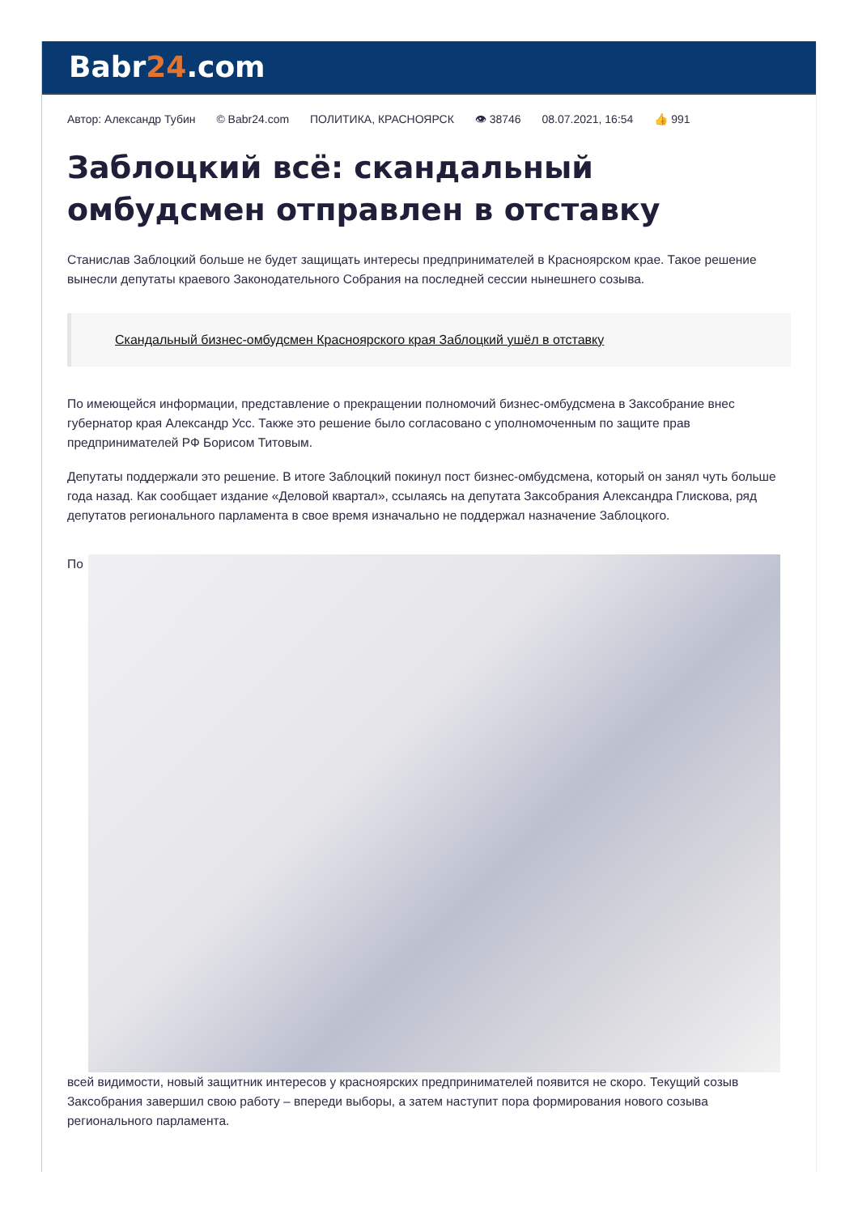Babr24.com
Автор: Александр Тубин © Babr24.com ПОЛИТИКА, КРАСНОЯРСК 👁 38746 08.07.2021, 16:54 👍 991
Заблоцкий всё: скандальный омбудсмен отправлен в отставку
Станислав Заблоцкий больше не будет защищать интересы предпринимателей в Красноярском крае. Такое решение вынесли депутаты краевого Законодательного Собрания на последней сессии нынешнего созыва.
Скандальный бизнес-омбудсмен Красноярского края Заблоцкий ушёл в отставку
По имеющейся информации, представление о прекращении полномочий бизнес-омбудсмена в Заксобрание внес губернатор края Александр Усс. Также это решение было согласовано с уполномоченным по защите прав предпринимателей РФ Борисом Титовым.
Депутаты поддержали это решение. В итоге Заблоцкий покинул пост бизнес-омбудсмена, который он занял чуть больше года назад. Как сообщает издание «Деловой квартал», ссылаясь на депутата Заксобрания Александра Глискова, ряд депутатов регионального парламента в свое время изначально не поддержал назначение Заблоцкого.
По
всей видимости, новый защитник интересов у красноярских предпринимателей появится не скоро. Текущий созыв Заксобрания завершил свою работу – впереди выборы, а затем наступит пора формирования нового созыва регионального парламента.